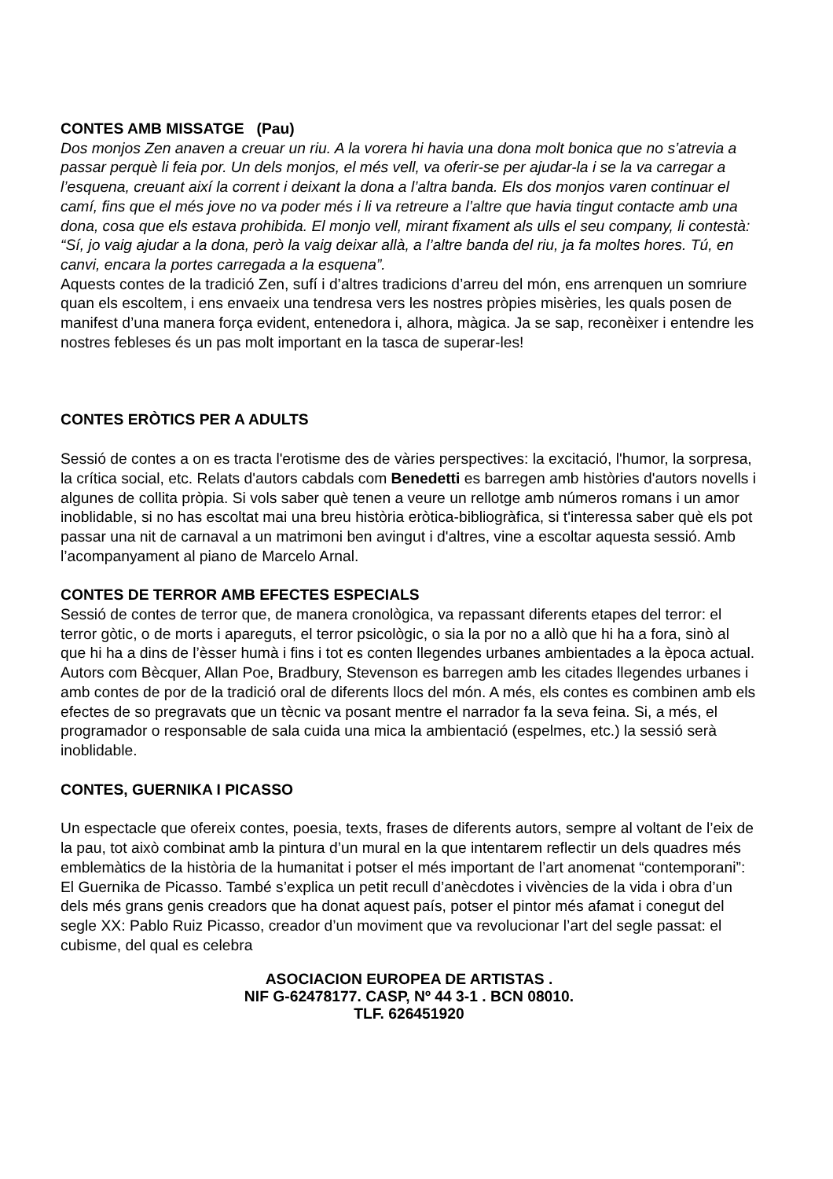CONTES AMB MISSATGE (Pau)
Dos monjos Zen anaven a creuar un riu. A la vorera hi havia una dona molt bonica que no s’atrevia a passar perquè li feia por. Un dels monjos, el més vell, va oferir-se per ajudar-la i se la va carregar a l’esquena, creuant així la corrent i deixant la dona a l’altra banda. Els dos monjos varen continuar el camí, fins que el més jove no va poder més i li va retreure a l’altre que havia tingut contacte amb una dona, cosa que els estava prohibida. El monjo vell, mirant fixament als ulls el seu company, li contestà: “Sí, jo vaig ajudar a la dona, però la vaig deixar allà, a l’altre banda del riu, ja fa moltes hores. Tú, en canvi, encara la portes carregada a la esquena”.
Aquests contes de la tradició Zen, sufí i d’altres tradicions d’arreu del món, ens arrenquen un somriure quan els escoltem, i ens envaeix una tendresa vers les nostres pròpies misèries, les quals posen de manifest d’una manera força evident, entenedora i, alhora, màgica. Ja se sap, reconèixer i entendre les nostres febleses és un pas molt important en la tasca de superar-les!
CONTES ERÒTICS PER A ADULTS
Sessió de contes a on es tracta l'erotisme des de vàries perspectives: la excitació, l'humor, la sorpresa, la crítica social, etc. Relats d'autors cabdals com Benedetti es barregen amb històries d'autors novells i algunes de collita pròpia. Si vols saber què tenen a veure un rellotge amb números romans i un amor inoblidable, si no has escoltat mai una breu història eròtica-bibliogràfica, si t'interessa saber què els pot passar una nit de carnaval a un matrimoni ben avingut i d'altres, vine a escoltar aquesta sessió. Amb l’acompanyament al piano de Marcelo Arnal.
CONTES DE TERROR AMB EFECTES ESPECIALS
Sessió de contes de terror que, de manera cronològica, va repassant diferents etapes del terror: el terror gòtic, o de morts i apareguts, el terror psicològic, o sia la por no a allò que hi ha a fora, sinò al que hi ha a dins de l’èsser humà i fins i tot es conten llegendes urbanes ambientades a la època actual. Autors com Bècquer, Allan Poe, Bradbury, Stevenson es barregen amb les citades llegendes urbanes i amb contes de por de la tradició oral de diferents llocs del món. A més, els contes es combinen amb els efectes de so pregravats que un tècnic va posant mentre el narrador fa la seva feina. Si, a més, el programador o responsable de sala cuida una mica la ambientació (espelmes, etc.) la sessió serà inoblidable.
CONTES, GUERNIKA I PICASSO
Un espectacle que ofereix contes, poesia, texts, frases de diferents autors, sempre al voltant de l’eix de la pau, tot això combinat amb la pintura d’un mural en la que intentarem reflectir un dels quadres més emblemàtics de la història de la humanitat i potser el més important de l’art anomenat “contemporani”: El Guernika de Picasso. També s’explica un petit recull d’anècdotes i vivències de la vida i obra d’un dels més grans genis creadors que ha donat aquest país, potser el pintor més afamat i conegut del segle XX: Pablo Ruiz Picasso, creador d’un moviment que va revolucionar l’art del segle passat: el cubisme, del qual es celebra
ASOCIACION EUROPEA DE ARTISTAS .
NIF G-62478177. CASP, Nº 44 3-1 . BCN 08010.
TLF. 626451920